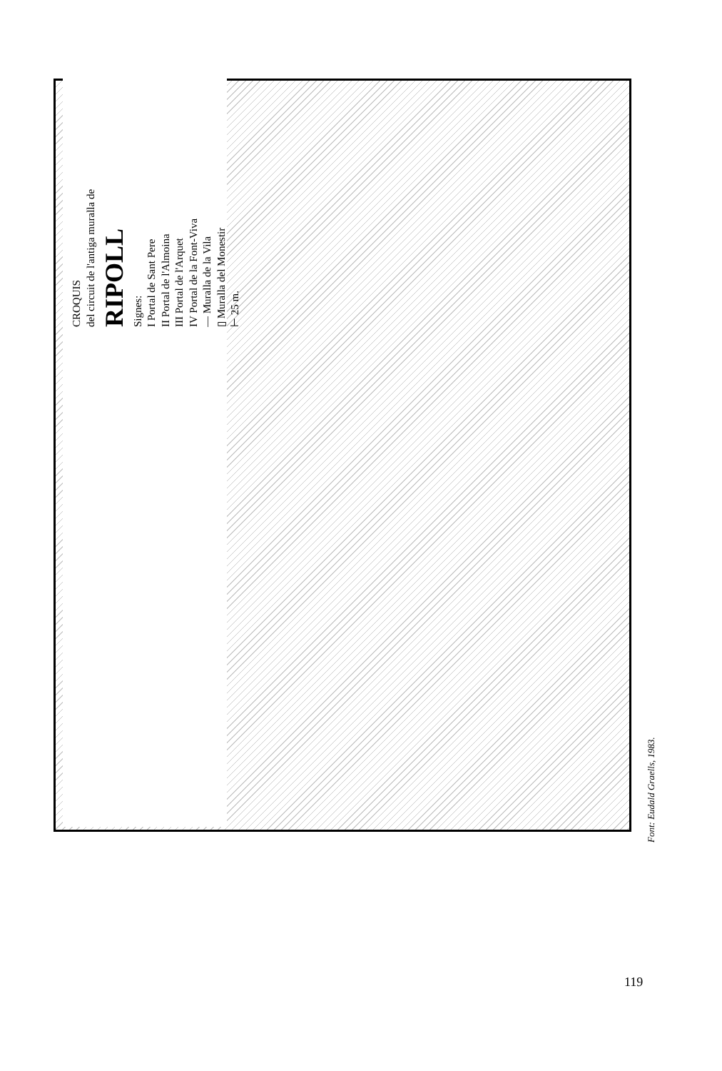CROQUIS
del circuit de l'antiga muralla de
RIPOLL
Signes:
I Portal de Sant Pere
II Portal de l'Almoina
III Portal de l'Arquet
IV Portal de la Font-Viva
— Muralla de la Vila
▯ Muralla del Monestir
⊢ 25 m.
RIU TER RIU FRESER Plaça de l'Abat Oliva Plaça St. Eudald Plaça Liberitat Plaça Nova Plaça Mercadal Carrer de Ribes
Font: Eudald Graells, 1983.
119